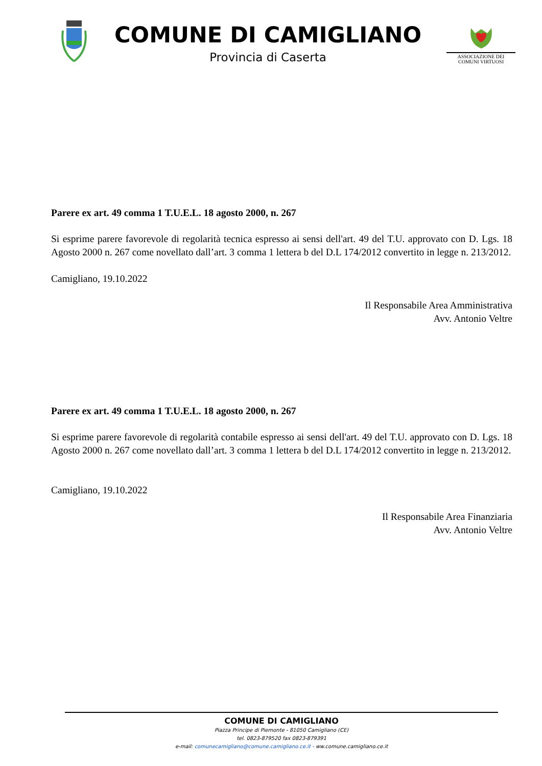COMUNE DI CAMIGLIANO
Provincia di Caserta
ASSOCIAZIONE DEI
COMUNI VIRTUOSI
Parere ex art. 49 comma 1 T.U.E.L. 18 agosto 2000, n. 267
Si esprime parere favorevole di regolarità tecnica espresso ai sensi dell'art. 49 del T.U. approvato con D. Lgs. 18 Agosto 2000 n. 267 come novellato dall’art. 3 comma 1 lettera b del D.L 174/2012 convertito in legge n. 213/2012.
Camigliano, 19.10.2022
Il Responsabile Area Amministrativa
Avv. Antonio Veltre
Parere ex art. 49 comma 1 T.U.E.L. 18 agosto 2000, n. 267
Si esprime parere favorevole di regolarità contabile espresso ai sensi dell'art. 49 del T.U. approvato con D. Lgs. 18 Agosto 2000 n. 267 come novellato dall’art. 3 comma 1 lettera b del D.L 174/2012 convertito in legge n. 213/2012.
Camigliano, 19.10.2022
Il Responsabile Area Finanziaria
Avv. Antonio Veltre
COMUNE DI CAMIGLIANO
Piazza Principe di Piemonte - 81050 Camigliano (CE)
tel. 0823-879520 fax 0823-879391
e-mail: comunecamigliano@comune.camigliano.ce.it - ww.comune.camigliano.ce.it